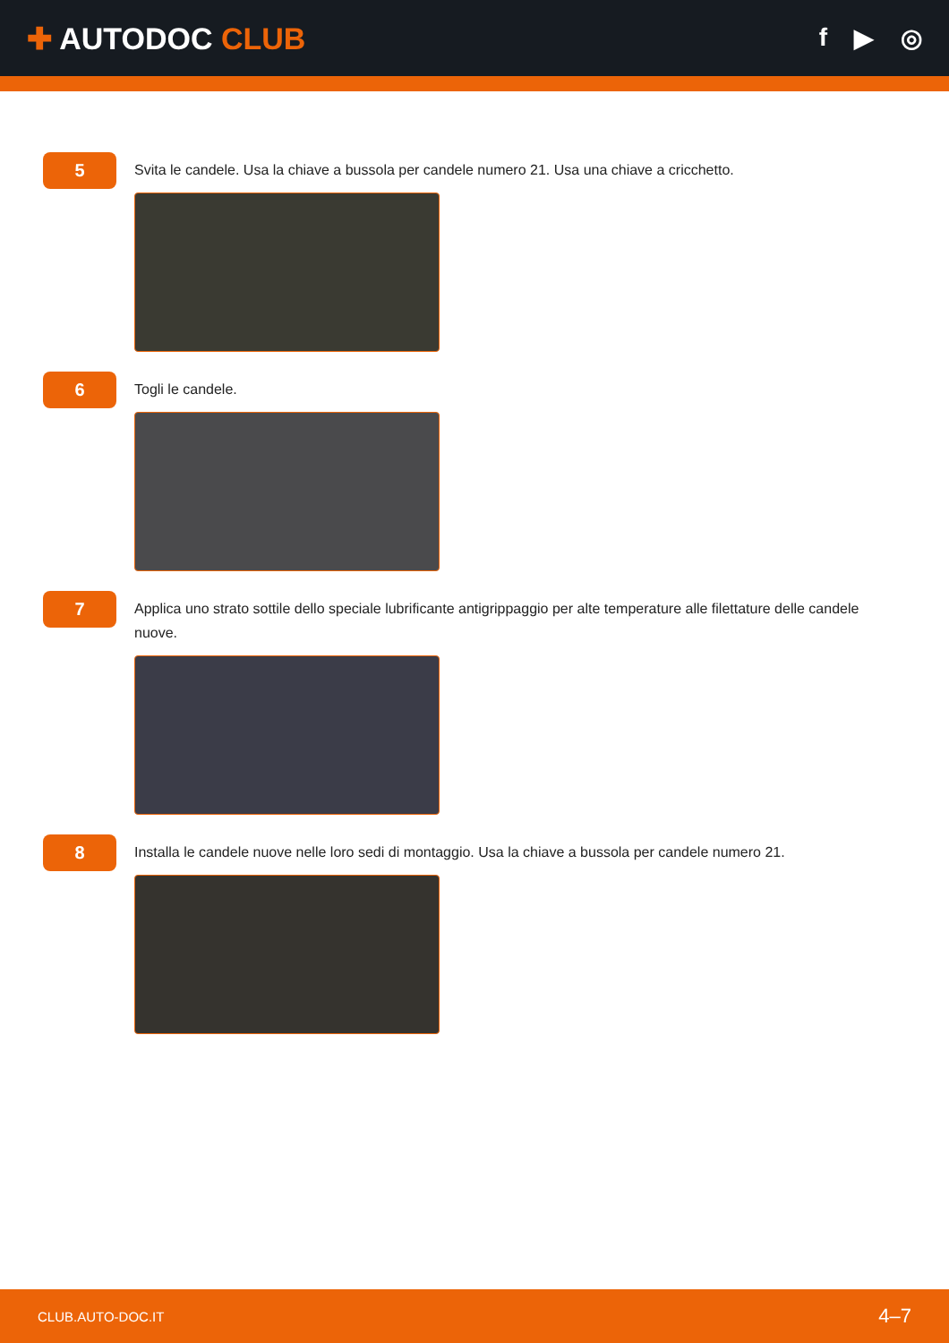✚ AUTODOC CLUB
f ▶ ◎
5
Svita le candele. Usa la chiave a bussola per candele numero 21. Usa una chiave a cricchetto.
6
Togli le candele.
7
Applica uno strato sottile dello speciale lubrificante antigrippaggio per alte temperature alle filettature delle candele nuove.
8
Installa le candele nuove nelle loro sedi di montaggio. Usa la chiave a bussola per candele numero 21.
CLUB.AUTO-DOC.IT 4–7